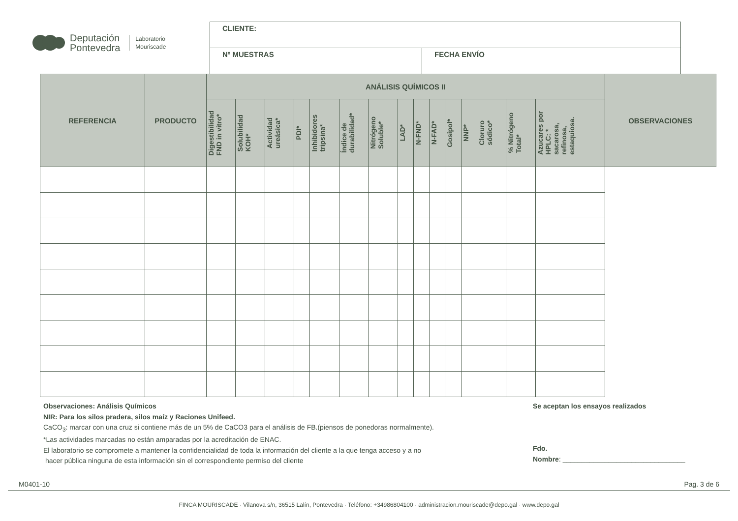Deputación
Pontevedra
Laboratorio
Mouriscade
| CLIENTE: | |
| Nº MUESTRAS | FECHA ENVÍO |
| REFERENCIA | PRODUCTO | ANÁLISIS QUÍMICOS II | | | | | | | | | | | | | | | | OBSERVACIONES |
| --- | --- | --- | --- | --- | --- | --- | --- | --- | --- | --- | --- | --- | --- | --- | --- | --- | --- | --- |
| | | Digestibilidad FND in vitro* | Solubilidad KOH* | Actividad ureásica* | PDI* | Inhibidores tripsina* | Índice de durabilidad* | Nitrógeno Soluble* | LAD* | N-FND* | N-FAD* | Gosipol* | NNP* | Cloruro sódico* | % Nitrógeno Total* | Azucares por HPLC: * sacarosa, refinosa, estaquiosa. | | |
Observaciones: Análisis Químicos
NIR: Para los silos pradera, silos maíz y Raciones Unifeed.
CaCO<sub>3</sub>: marcar con una cruz si contiene más de un 5% de CaCO3 para el análisis de FB.(piensos de ponedoras normalmente).
*Las actividades marcadas no están amparadas por la acreditación de ENAC.
El laboratorio se compromete a mantener la confidencialidad de toda la información del cliente a la que tenga acceso y a no
hacer pública ninguna de esta información sin el correspondiente permiso del cliente
Se aceptan los ensayos realizados
Fdo.
Nombre: ________________________________
M0401-10 Pag. 3 de 6
FINCA MOURISCADE · Vilanova s/n, 36515 Lalín, Pontevedra · Teléfono: +34986804100 · administracion.mouriscade@depo.gal · www.depo.gal